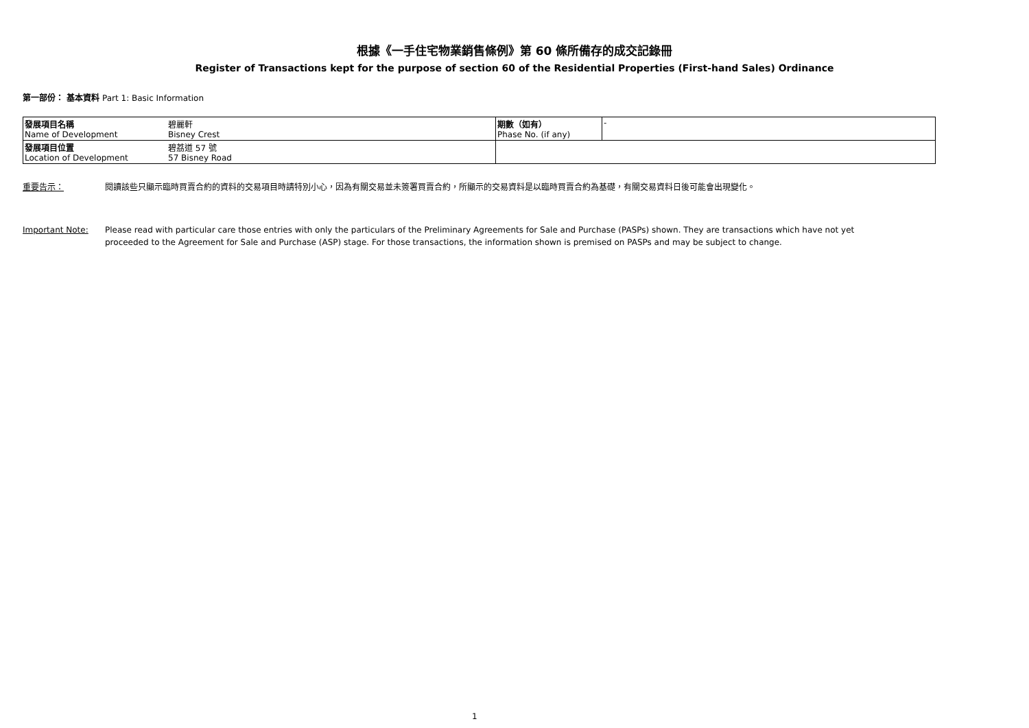根據《一手住宅物業銷售條例》第 60 條所備存的成交記錄冊
Register of Transactions kept for the purpose of section 60 of the Residential Properties (First-hand Sales) Ordinance
第一部份： 基本資料 Part 1: Basic Information
| 發展項目名稱 Name of Development | 碧麗軒 Bisney Crest | 期數（如有） Phase No. (if any) | - |
| 發展項目位置 Location of Development | 碧荔道 57 號 57 Bisney Road | | |
重要告示： 閱讀該些只顯示臨時買賣合約的資料的交易項目時請特別小心，因為有關交易並未簽署買賣合約，所顯示的交易資料是以臨時買賣合約為基礎，有關交易資料日後可能會出現變化。
Important Note: Please read with particular care those entries with only the particulars of the Preliminary Agreements for Sale and Purchase (PASPs) shown. They are transactions which have not yet proceeded to the Agreement for Sale and Purchase (ASP) stage. For those transactions, the information shown is premised on PASPs and may be subject to change.
1